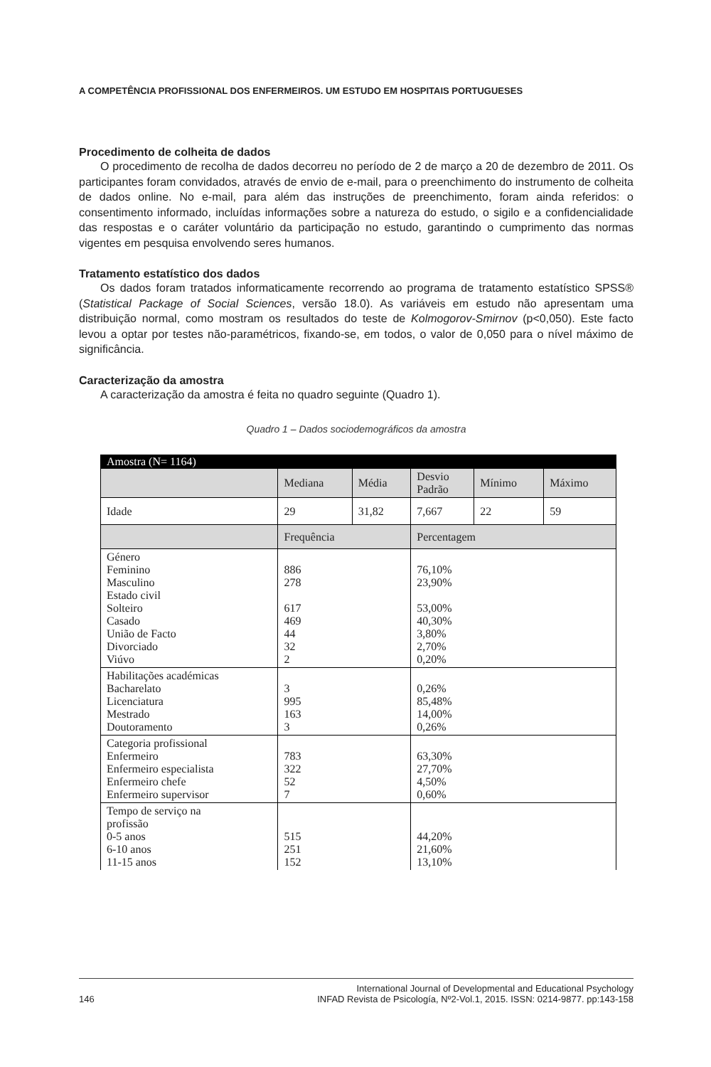A COMPETÊNCIA PROFISSIONAL DOS ENFERMEIROS. UM ESTUDO EM HOSPITAIS PORTUGUESES
Procedimento de colheita de dados
O procedimento de recolha de dados decorreu no período de 2 de março a 20 de dezembro de 2011. Os participantes foram convidados, através de envio de e-mail, para o preenchimento do instrumento de colheita de dados online. No e-mail, para além das instruções de preenchimento, foram ainda referidos: o consentimento informado, incluídas informações sobre a natureza do estudo, o sigilo e a confidencialidade das respostas e o caráter voluntário da participação no estudo, garantindo o cumprimento das normas vigentes em pesquisa envolvendo seres humanos.
Tratamento estatístico dos dados
Os dados foram tratados informaticamente recorrendo ao programa de tratamento estatístico SPSS® (Statistical Package of Social Sciences, versão 18.0). As variáveis em estudo não apresentam uma distribuição normal, como mostram os resultados do teste de Kolmogorov-Smirnov (p<0,050). Este facto levou a optar por testes não-paramétricos, fixando-se, em todos, o valor de 0,050 para o nível máximo de significância.
Caracterização da amostra
A caracterização da amostra é feita no quadro seguinte (Quadro 1).
Quadro 1 – Dados sociodemográficos da amostra
| Amostra (N= 1164) | | | | | |
| | Mediana | Média | Desvio Padrão | Mínimo | Máximo |
| Idade | 29 | 31,82 | 7,667 | 22 | 59 |
| | Frequência | | Percentagem | | |
| Género Feminino Masculino Estado civil Solteiro Casado União de Facto Divorciado Viúvo | 886 278 617 469 44 32 2 | | 76,10% 23,90% 53,00% 40,30% 3,80% 2,70% 0,20% | | |
| Habilitações académicas Bacharelato Licenciatura Mestrado Doutoramento | 3 995 163 3 | | 0,26% 85,48% 14,00% 0,26% | | |
| Categoria profissional Enfermeiro Enfermeiro especialista Enfermeiro chefe Enfermeiro supervisor | 783 322 52 7 | | 63,30% 27,70% 4,50% 0,60% | | |
| Tempo de serviço na profissão 0-5 anos 6-10 anos 11-15 anos | 515 251 152 | | 44,20% 21,60% 13,10% | | |
146
International Journal of Developmental and Educational Psychology
INFAD Revista de Psicología, Nº2-Vol.1, 2015. ISSN: 0214-9877. pp:143-158